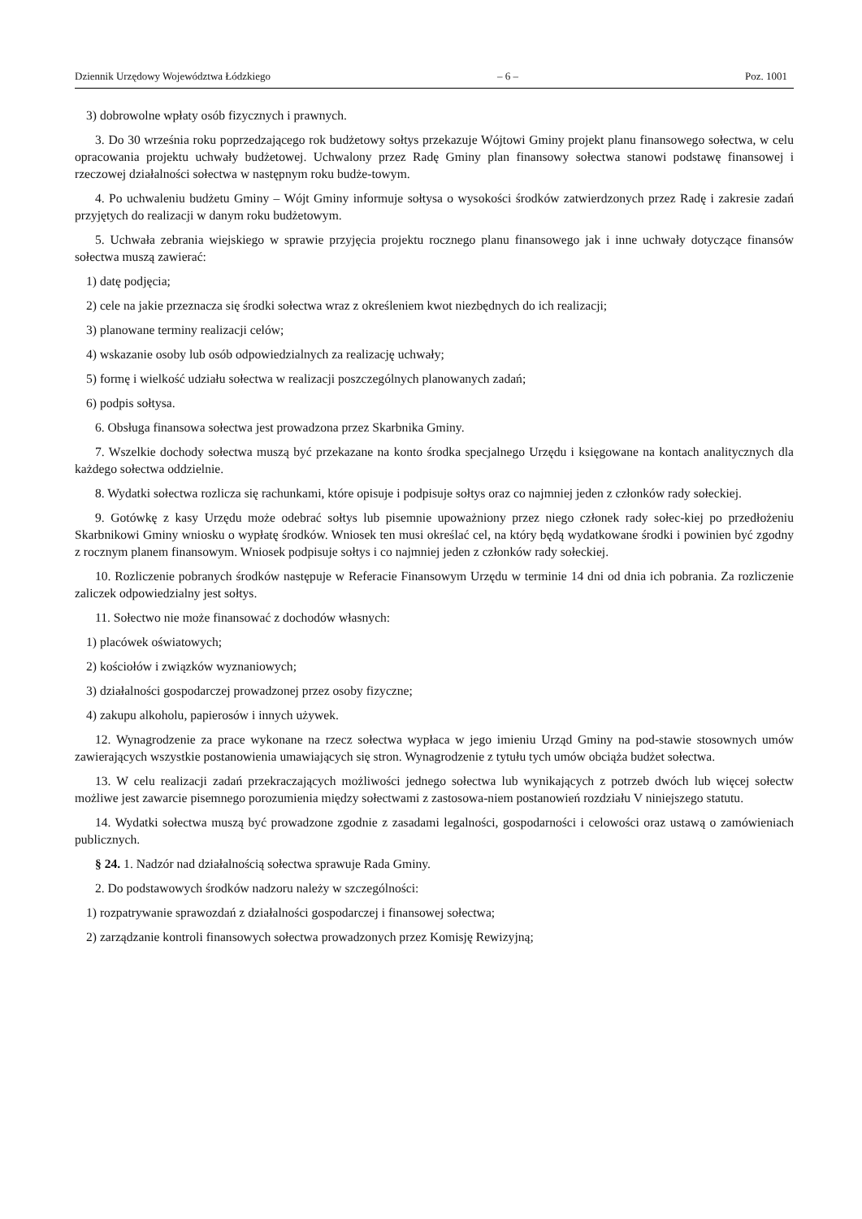Dziennik Urzędowy Województwa Łódzkiego – 6 – Poz. 1001
3) dobrowolne wpłaty osób fizycznych i prawnych.
3. Do 30 września roku poprzedzającego rok budżetowy sołtys przekazuje Wójtowi Gminy projekt planu finansowego sołectwa, w celu opracowania projektu uchwały budżetowej. Uchwalony przez Radę Gminy plan finansowy sołectwa stanowi podstawę finansowej i rzeczowej działalności sołectwa w następnym roku budże-towym.
4. Po uchwaleniu budżetu Gminy – Wójt Gminy informuje sołtysa o wysokości środków zatwierdzonych przez Radę i zakresie zadań przyjętych do realizacji w danym roku budżetowym.
5. Uchwała zebrania wiejskiego w sprawie przyjęcia projektu rocznego planu finansowego jak i inne uchwały dotyczące finansów sołectwa muszą zawierać:
1) datę podjęcia;
2) cele na jakie przeznacza się środki sołectwa wraz z określeniem kwot niezbędnych do ich realizacji;
3) planowane terminy realizacji celów;
4) wskazanie osoby lub osób odpowiedzialnych za realizację uchwały;
5) formę i wielkość udziału sołectwa w realizacji poszczególnych planowanych zadań;
6) podpis sołtysa.
6. Obsługa finansowa sołectwa jest prowadzona przez Skarbnika Gminy.
7. Wszelkie dochody sołectwa muszą być przekazane na konto środka specjalnego Urzędu i księgowane na kontach analitycznych dla każdego sołectwa oddzielnie.
8. Wydatki sołectwa rozlicza się rachunkami, które opisuje i podpisuje sołtys oraz co najmniej jeden z członków rady sołeckiej.
9. Gotówkę z kasy Urzędu może odebrać sołtys lub pisemnie upoważniony przez niego członek rady sołec-kiej po przedłożeniu Skarbnikowi Gminy wniosku o wypłatę środków. Wniosek ten musi określać cel, na który będą wydatkowane środki i powinien być zgodny z rocznym planem finansowym. Wniosek podpisuje sołtys i co najmniej jeden z członków rady sołeckiej.
10. Rozliczenie pobranych środków następuje w Referacie Finansowym Urzędu w terminie 14 dni od dnia ich pobrania. Za rozliczenie zaliczek odpowiedzialny jest sołtys.
11. Sołectwo nie może finansować z dochodów własnych:
1) placówek oświatowych;
2) kościołów i związków wyznaniowych;
3) działalności gospodarczej prowadzonej przez osoby fizyczne;
4) zakupu alkoholu, papierosów i innych używek.
12. Wynagrodzenie za prace wykonane na rzecz sołectwa wypłaca w jego imieniu Urząd Gminy na pod-stawie stosownych umów zawierających wszystkie postanowienia umawiających się stron. Wynagrodzenie z tytułu tych umów obciąża budżet sołectwa.
13. W celu realizacji zadań przekraczających możliwości jednego sołectwa lub wynikających z potrzeb dwóch lub więcej sołectw możliwe jest zawarcie pisemnego porozumienia między sołectwami z zastosowa-niem postanowień rozdziału V niniejszego statutu.
14. Wydatki sołectwa muszą być prowadzone zgodnie z zasadami legalności, gospodarności i celowości oraz ustawą o zamówieniach publicznych.
§ 24. 1. Nadzór nad działalnością sołectwa sprawuje Rada Gminy.
2. Do podstawowych środków nadzoru należy w szczególności:
1) rozpatrywanie sprawozdań z działalności gospodarczej i finansowej sołectwa;
2) zarządzanie kontroli finansowych sołectwa prowadzonych przez Komisję Rewizyjną;